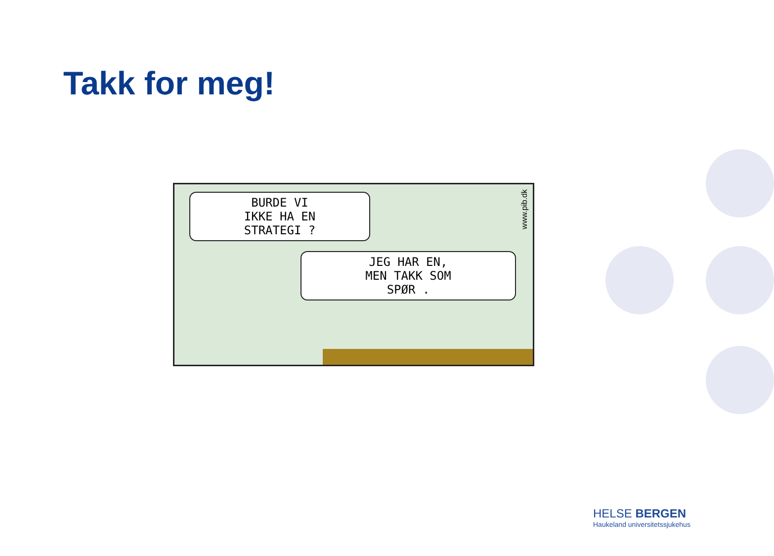Takk for meg!
BURDE VI
IKKE HA EN
STRATEGI ?
JEG HAR EN,
MEN TAKK SOM
SPØR .
www.pib.dk
HELSE BERGEN
Haukeland universitetssjukehus